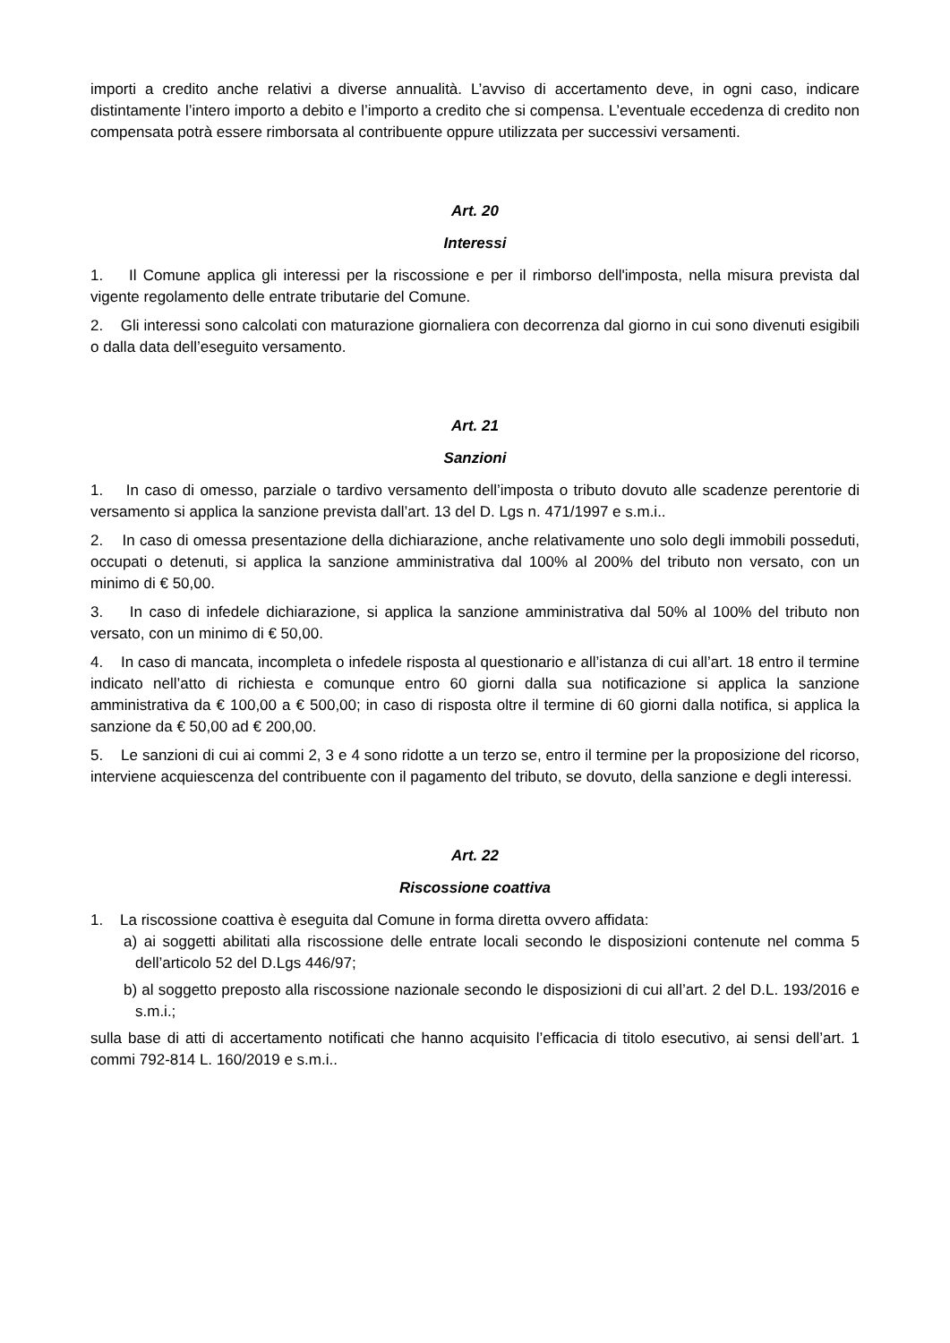importi a credito anche relativi a diverse annualità. L’avviso di accertamento deve, in ogni caso, indicare distintamente l’intero importo a debito e l’importo a credito che si compensa. L’eventuale eccedenza di credito non compensata potrà essere rimborsata al contribuente oppure utilizzata per successivi versamenti.
Art. 20
Interessi
1. Il Comune applica gli interessi per la riscossione e per il rimborso dell'imposta, nella misura prevista dal vigente regolamento delle entrate tributarie del Comune.
2. Gli interessi sono calcolati con maturazione giornaliera con decorrenza dal giorno in cui sono divenuti esigibili o dalla data dell’eseguito versamento.
Art. 21
Sanzioni
1. In caso di omesso, parziale o tardivo versamento dell’imposta o tributo dovuto alle scadenze perentorie di versamento si applica la sanzione prevista dall’art. 13 del D. Lgs n. 471/1997 e s.m.i..
2. In caso di omessa presentazione della dichiarazione, anche relativamente uno solo degli immobili posseduti, occupati o detenuti, si applica la sanzione amministrativa dal 100% al 200% del tributo non versato, con un minimo di € 50,00.
3. In caso di infedele dichiarazione, si applica la sanzione amministrativa dal 50% al 100% del tributo non versato, con un minimo di € 50,00.
4. In caso di mancata, incompleta o infedele risposta al questionario e all’istanza di cui all’art. 18 entro il termine indicato nell’atto di richiesta e comunque entro 60 giorni dalla sua notificazione si applica la sanzione amministrativa da € 100,00 a € 500,00; in caso di risposta oltre il termine di 60 giorni dalla notifica, si applica la sanzione da € 50,00 ad € 200,00.
5. Le sanzioni di cui ai commi 2, 3 e 4 sono ridotte a un terzo se, entro il termine per la proposizione del ricorso, interviene acquiescenza del contribuente con il pagamento del tributo, se dovuto, della sanzione e degli interessi.
Art. 22
Riscossione coattiva
1. La riscossione coattiva è eseguita dal Comune in forma diretta ovvero affidata:
a) ai soggetti abilitati alla riscossione delle entrate locali secondo le disposizioni contenute nel comma 5 dell’articolo 52 del D.Lgs 446/97;
b) al soggetto preposto alla riscossione nazionale secondo le disposizioni di cui all’art. 2 del D.L. 193/2016 e s.m.i.;
sulla base di atti di accertamento notificati che hanno acquisito l’efficacia di titolo esecutivo, ai sensi dell’art. 1 commi 792-814 L. 160/2019 e s.m.i..